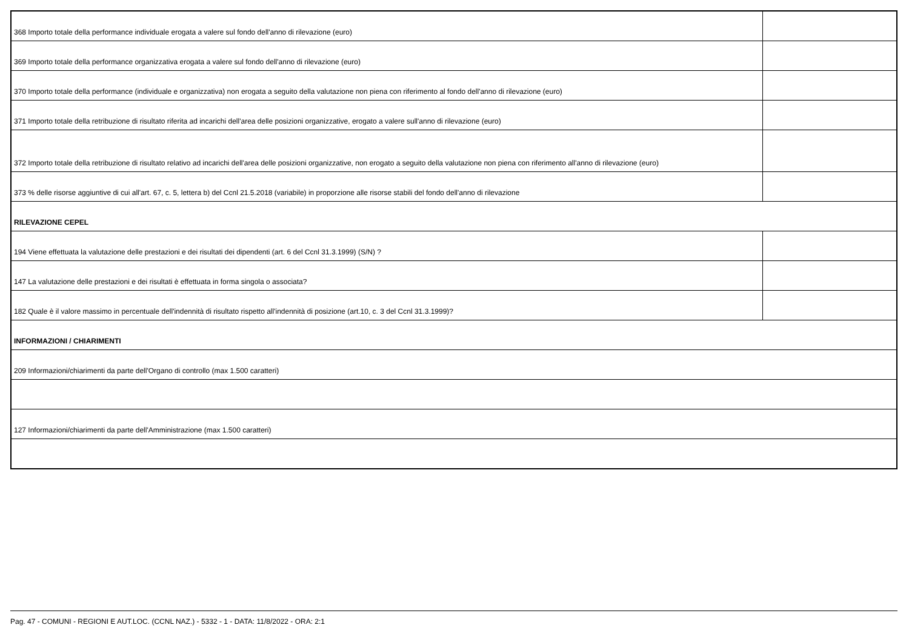| 368 Importo totale della performance individuale erogata a valere sul fondo dell'anno di rilevazione (euro) | |
| 369 Importo totale della performance organizzativa erogata a valere sul fondo dell'anno di rilevazione (euro) | |
| 370 Importo totale della performance (individuale e organizzativa) non erogata a seguito della valutazione non piena con riferimento al fondo dell'anno di rilevazione (euro) | |
| 371 Importo totale della retribuzione di risultato riferita ad incarichi dell'area delle posizioni organizzative, erogato a valere sull'anno di rilevazione (euro) | |
| 372 Importo totale della retribuzione di risultato relativo ad incarichi dell'area delle posizioni organizzative, non erogato a seguito della valutazione non piena con riferimento all'anno di rilevazione (euro) | |
| 373 % delle risorse aggiuntive di cui all'art. 67, c. 5, lettera b) del Ccnl 21.5.2018 (variabile) in proporzione alle risorse stabili del fondo dell'anno di rilevazione | |
| RILEVAZIONE CEPEL | |
| 194 Viene effettuata la valutazione delle prestazioni e dei risultati dei dipendenti (art. 6 del Ccnl 31.3.1999) (S/N) ? | |
| 147 La valutazione delle prestazioni e dei risultati è effettuata in forma singola o associata? | |
| 182 Quale è il valore massimo in percentuale dell'indennità di risultato rispetto all'indennità di posizione (art.10, c. 3 del Ccnl 31.3.1999)? | |
| INFORMAZIONI / CHIARIMENTI | |
| 209 Informazioni/chiarimenti da parte dell'Organo di controllo (max 1.500 caratteri) | |
| 127 Informazioni/chiarimenti da parte dell'Amministrazione (max 1.500 caratteri) | |
Pag. 47 - COMUNI - REGIONI E AUT.LOC. (CCNL NAZ.) - 5332 - 1 - DATA: 11/8/2022 - ORA: 2:1